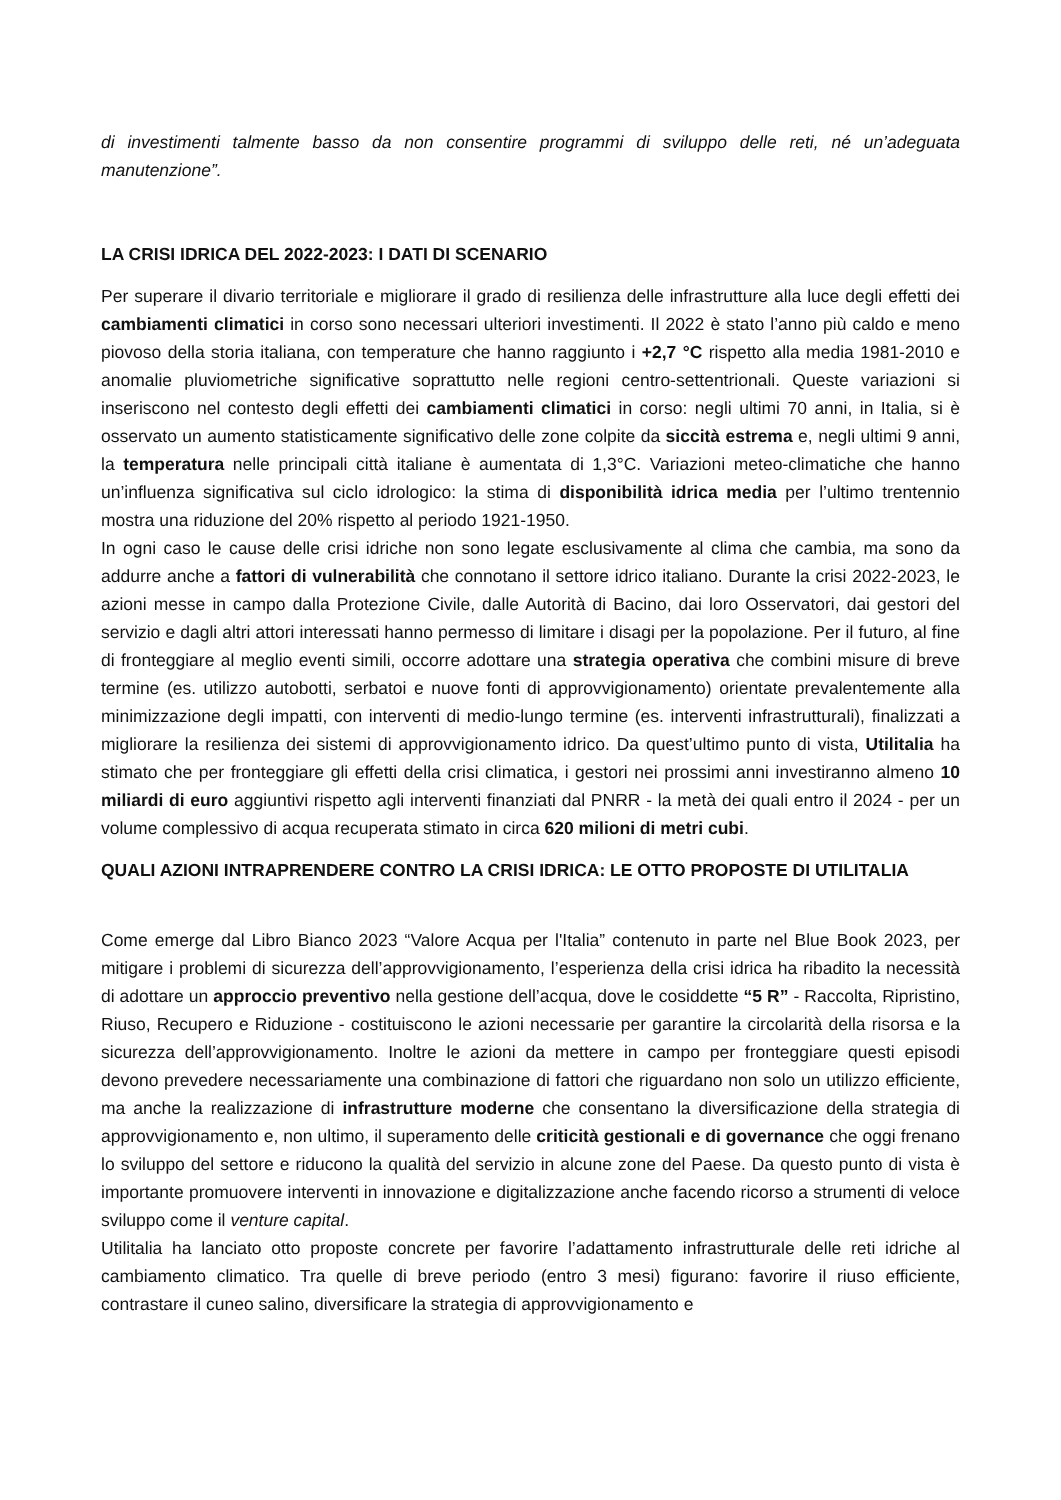di investimenti talmente basso da non consentire programmi di sviluppo delle reti, né un’adeguata manutenzione”.
LA CRISI IDRICA DEL 2022-2023: I DATI DI SCENARIO
Per superare il divario territoriale e migliorare il grado di resilienza delle infrastrutture alla luce degli effetti dei cambiamenti climatici in corso sono necessari ulteriori investimenti. Il 2022 è stato l’anno più caldo e meno piovoso della storia italiana, con temperature che hanno raggiunto i +2,7 °C rispetto alla media 1981-2010 e anomalie pluviometriche significative soprattutto nelle regioni centro-settentrionali. Queste variazioni si inseriscono nel contesto degli effetti dei cambiamenti climatici in corso: negli ultimi 70 anni, in Italia, si è osservato un aumento statisticamente significativo delle zone colpite da siccità estrema e, negli ultimi 9 anni, la temperatura nelle principali città italiane è aumentata di 1,3°C. Variazioni meteo-climatiche che hanno un’influenza significativa sul ciclo idrologico: la stima di disponibilità idrica media per l’ultimo trentennio mostra una riduzione del 20% rispetto al periodo 1921-1950.
In ogni caso le cause delle crisi idriche non sono legate esclusivamente al clima che cambia, ma sono da addurre anche a fattori di vulnerabilità che connotano il settore idrico italiano. Durante la crisi 2022-2023, le azioni messe in campo dalla Protezione Civile, dalle Autorità di Bacino, dai loro Osservatori, dai gestori del servizio e dagli altri attori interessati hanno permesso di limitare i disagi per la popolazione. Per il futuro, al fine di fronteggiare al meglio eventi simili, occorre adottare una strategia operativa che combini misure di breve termine (es. utilizzo autobotti, serbatoi e nuove fonti di approvvigionamento) orientate prevalentemente alla minimizzazione degli impatti, con interventi di medio-lungo termine (es. interventi infrastrutturali), finalizzati a migliorare la resilienza dei sistemi di approvvigionamento idrico. Da quest’ultimo punto di vista, Utilitalia ha stimato che per fronteggiare gli effetti della crisi climatica, i gestori nei prossimi anni investiranno almeno 10 miliardi di euro aggiuntivi rispetto agli interventi finanziati dal PNRR - la metà dei quali entro il 2024 - per un volume complessivo di acqua recuperata stimato in circa 620 milioni di metri cubi.
QUALI AZIONI INTRAPRENDERE CONTRO LA CRISI IDRICA: LE OTTO PROPOSTE DI UTILITALIA
Come emerge dal Libro Bianco 2023 “Valore Acqua per l'Italia” contenuto in parte nel Blue Book 2023, per mitigare i problemi di sicurezza dell’approvvigionamento, l’esperienza della crisi idrica ha ribadito la necessità di adottare un approccio preventivo nella gestione dell’acqua, dove le cosiddette “5 R” - Raccolta, Ripristino, Riuso, Recupero e Riduzione - costituiscono le azioni necessarie per garantire la circolarità della risorsa e la sicurezza dell’approvvigionamento. Inoltre le azioni da mettere in campo per fronteggiare questi episodi devono prevedere necessariamente una combinazione di fattori che riguardano non solo un utilizzo efficiente, ma anche la realizzazione di infrastrutture moderne che consentano la diversificazione della strategia di approvvigionamento e, non ultimo, il superamento delle criticità gestionali e di governance che oggi frenano lo sviluppo del settore e riducono la qualità del servizio in alcune zone del Paese. Da questo punto di vista è importante promuovere interventi in innovazione e digitalizzazione anche facendo ricorso a strumenti di veloce sviluppo come il venture capital.
Utilitalia ha lanciato otto proposte concrete per favorire l’adattamento infrastrutturale delle reti idriche al cambiamento climatico. Tra quelle di breve periodo (entro 3 mesi) figurano: favorire il riuso efficiente, contrastare il cuneo salino, diversificare la strategia di approvvigionamento e